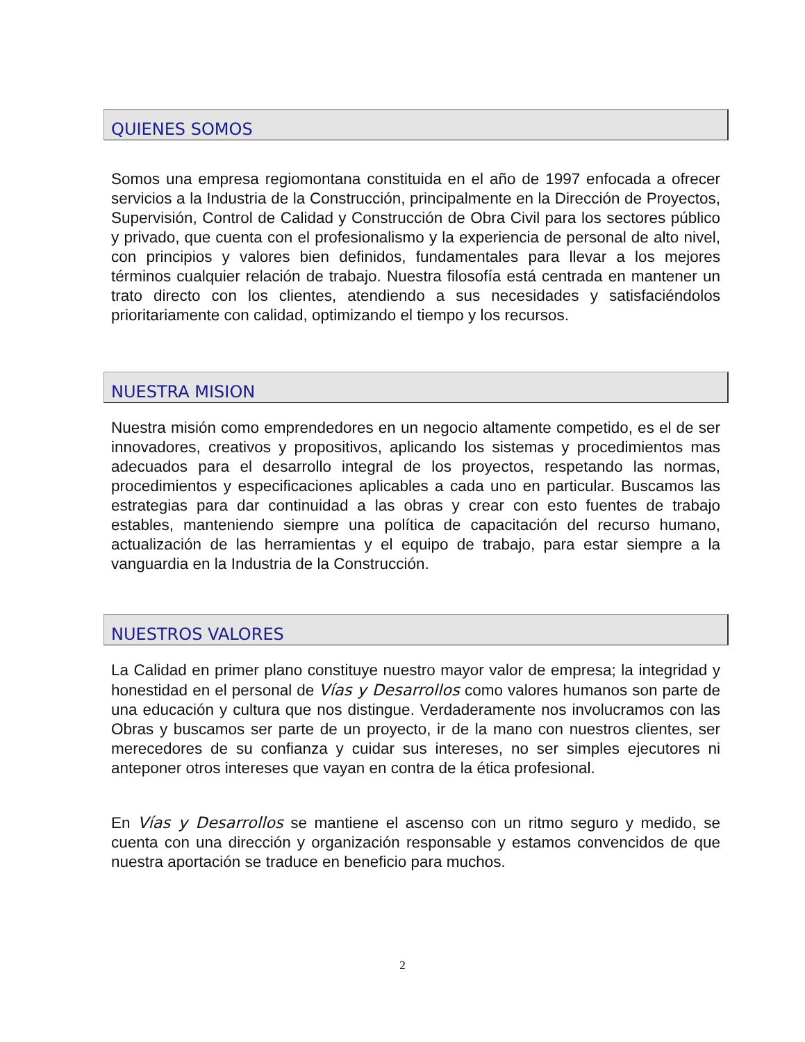QUIENES SOMOS
Somos una empresa regiomontana constituida en el año de 1997 enfocada a ofrecer servicios a la Industria de la Construcción, principalmente en la Dirección de Proyectos, Supervisión, Control de Calidad y Construcción de Obra Civil para los sectores público y privado, que cuenta con el profesionalismo y la experiencia de personal de alto nivel, con principios y valores bien definidos, fundamentales para llevar a los mejores términos cualquier relación de trabajo. Nuestra filosofía está centrada en mantener un trato directo con los clientes, atendiendo a sus necesidades y satisfaciéndolos prioritariamente con calidad, optimizando el tiempo y los recursos.
NUESTRA MISION
Nuestra misión como emprendedores en un negocio altamente competido, es el de ser innovadores, creativos y propositivos, aplicando los sistemas y procedimientos mas adecuados para el desarrollo integral de los proyectos, respetando las normas, procedimientos y especificaciones aplicables a cada uno en particular. Buscamos las estrategias para dar continuidad a las obras y crear con esto fuentes de trabajo estables, manteniendo siempre una política de capacitación del recurso humano, actualización de las herramientas y el equipo de trabajo, para estar siempre a la vanguardia en la Industria de la Construcción.
NUESTROS VALORES
La Calidad en primer plano constituye nuestro mayor valor de empresa; la integridad y honestidad en el personal de Vías y Desarrollos como valores humanos son parte de una educación y cultura que nos distingue. Verdaderamente nos involucramos con las Obras y buscamos ser parte de un proyecto, ir de la mano con nuestros clientes, ser merecedores de su confianza y cuidar sus intereses, no ser simples ejecutores ni anteponer otros intereses que vayan en contra de la ética profesional.
En Vías y Desarrollos se mantiene el ascenso con un ritmo seguro y medido, se cuenta con una dirección y organización responsable y estamos convencidos de que nuestra aportación se traduce en beneficio para muchos.
2